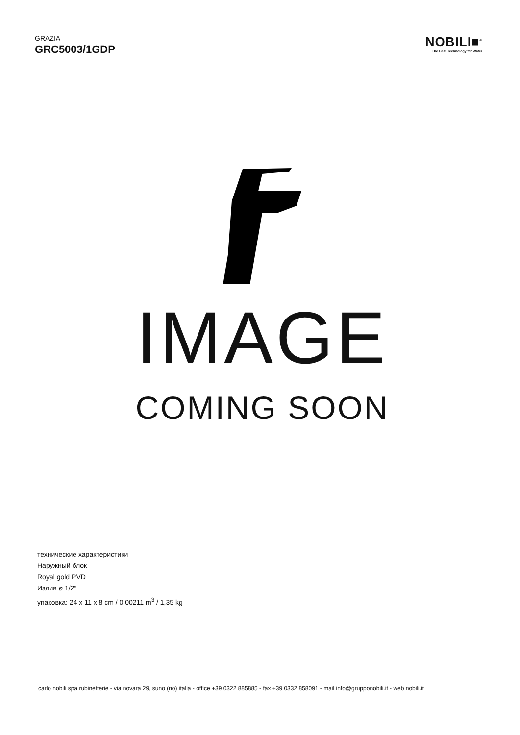GRAZIA
GRC5003/1GDP
NOBILI■<sup>®</sup>
The Best Technology for Water
IMAGE
COMING SOON
технические характеристики
Наружный блок
Royal gold PVD
Излив ø 1/2”
упаковка: 24 x 11 x 8 cm / 0,00211 m<sup>3</sup> / 1,35 kg
carlo nobili spa rubinetterie - via novara 29, suno (no) italia - office +39 0322 885885 - fax +39 0332 858091 - mail info@grupponobili.it - web nobili.it